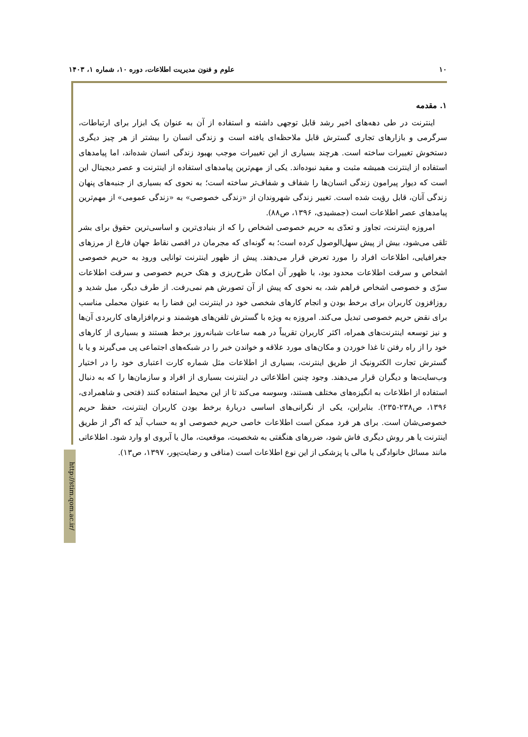۱۰ علوم و فنون مدیریت اطلاعات، دوره ۱۰، شماره ۱، ۱۴۰۳
http://stim.qom.ac.ir/
۱. مقدمه
اینترنت در طی دهه‌های اخیر رشد قابل توجهی داشته و استفاده از آن به عنوان یک ابزار برای ارتباطات، سرگرمی و بازارهای تجاری گسترش قابل ملاحظه‌ای یافته است و زندگی انسان را بیشتر از هر چیز دیگری دستخوش تغییرات ساخته است. هرچند بسیاری از این تغییرات موجب بهبود زندگی انسان شده‌اند، اما پیامدهای استفاده از اینترنت همیشه مثبت و مفید نبوده‌اند. یکی از مهم‌ترین پیامدهای استفاده از اینترنت و عصر دیجیتال این است که دیوار پیرامون زندگی انسان‌ها را شفاف و شفاف‌تر ساخته است؛ به نحوی که بسیاری از جنبه‌های پنهان زندگی آنان، قابل رؤیت شده است. تغییر زندگی شهروندان از «زندگی خصوصی» به «زندگی عمومی» از مهم‌ترین پیامدهای عصر اطلاعات است (جمشیدی، ۱۳۹۶، ص۸۸).
امروزه اینترنت، تجاوز و تعدّی به حریم خصوصی اشخاص را که از بنیادی‌ترین و اساسی‌ترین حقوق برای بشر تلقی می‌شود، بیش از پیش سهل‌الوصول کرده است؛ به گونه‌ای که مجرمان در اقصی نقاط جهان فارغ از مرزهای جغرافیایی، اطلاعات افراد را مورد تعرض قرار می‌دهند. پیش از ظهور اینترنت توانایی ورود به حریم خصوصی اشخاص و سرقت اطلاعات محدود بود، با ظهور آن امکان طرح‌ریزی و هتک حریم خصوصی و سرقت اطلاعات سرّی و خصوصی اشخاص فراهم شد، به نحوی که پیش از آن تصورش هم نمی‌رفت. از طرف دیگر، میل شدید و روزافزون کاربران برای برخط بودن و انجام کارهای شخصی خود در اینترنت این فضا را به عنوان محملی مناسب برای نقض حریم خصوصی تبدیل می‌کند. امروزه به ویژه با گسترش تلفن‌های هوشمند و نرم‌افزارهای کاربردی آن‌ها و نیز توسعه اینترنت‌های همراه، اکثر کاربران تقریباً در همه ساعات شبانه‌روز برخط هستند و بسیاری از کارهای خود را از راه رفتن تا غذا خوردن و مکان‌های مورد علاقه و خواندن خبر را در شبکه‌های اجتماعی پی می‌گیرند و یا با گسترش تجارت الکترونیک از طریق اینترنت، بسیاری از اطلاعات مثل شماره کارت اعتباری خود را در اختیار وب‌سایت‌ها و دیگران قرار می‌دهند. وجود چنین اطلاعاتی در اینترنت بسیاری از افراد و سازمان‌ها را که به دنبال استفاده از اطلاعات به انگیزه‌های مختلف هستند، وسوسه می‌کند تا از این محیط استفاده کنند (فتحی و شاهمرادی، ۱۳۹۶، ص۲۳۸-۲۳۵). بنابراین، یکی از نگرانی‌های اساسی دربارهٔ برخط بودن کاربران اینترنت، حفظ حریم خصوصی‌شان است. برای هر فرد ممکن است اطلاعات خاصی حریم خصوصی او به حساب آید که اگر از طریق اینترنت یا هر روش دیگری فاش شود، ضررهای هنگفتی به شخصیت، موقعیت، مال یا آبروی او وارد شود. اطلاعاتی مانند مسائل خانوادگی یا مالی یا پزشکی از این نوع اطلاعات است (منافی و رضایت‌پور، ۱۳۹۷، ص۱۳).